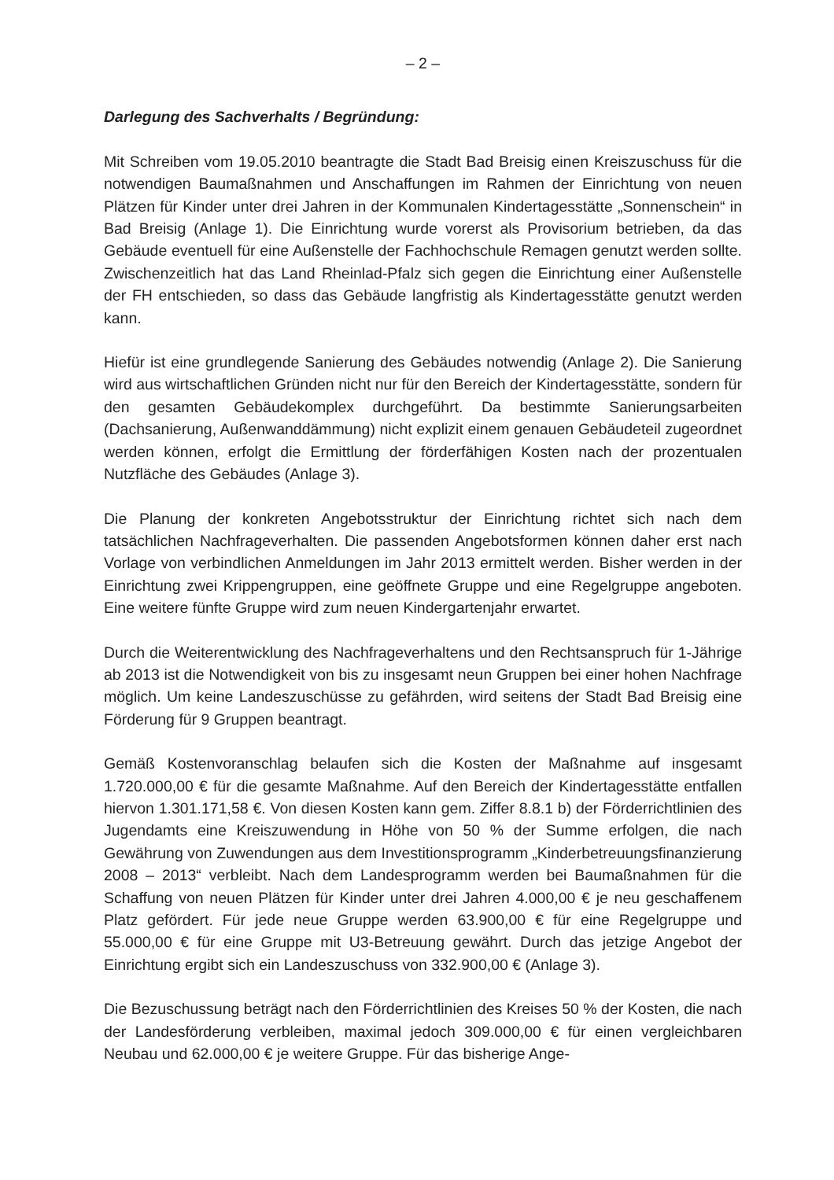– 2 –
Darlegung des Sachverhalts / Begründung:
Mit Schreiben vom 19.05.2010 beantragte die Stadt Bad Breisig einen Kreiszuschuss für die notwendigen Baumaßnahmen und Anschaffungen im Rahmen der Einrichtung von neuen Plätzen für Kinder unter drei Jahren in der Kommunalen Kindertagesstätte „Sonnenschein“ in Bad Breisig (Anlage 1). Die Einrichtung wurde vorerst als Provisorium betrieben, da das Gebäude eventuell für eine Außenstelle der Fachhochschule Remagen genutzt werden sollte. Zwischenzeitlich hat das Land Rheinlad-Pfalz sich gegen die Einrichtung einer Außenstelle der FH entschieden, so dass das Gebäude langfristig als Kindertagesstätte genutzt werden kann.
Hiefür ist eine grundlegende Sanierung des Gebäudes notwendig (Anlage 2). Die Sanierung wird aus wirtschaftlichen Gründen nicht nur für den Bereich der Kindertagesstätte, sondern für den gesamten Gebäudekomplex durchgeführt. Da bestimmte Sanierungsarbeiten (Dachsanierung, Außenwanddämmung) nicht explizit einem genauen Gebäudeteil zugeordnet werden können, erfolgt die Ermittlung der förderfähigen Kosten nach der prozentualen Nutzfläche des Gebäudes (Anlage 3).
Die Planung der konkreten Angebotsstruktur der Einrichtung richtet sich nach dem tatsächlichen Nachfrageverhalten. Die passenden Angebotsformen können daher erst nach Vorlage von verbindlichen Anmeldungen im Jahr 2013 ermittelt werden. Bisher werden in der Einrichtung zwei Krippengruppen, eine geöffnete Gruppe und eine Regelgruppe angeboten. Eine weitere fünfte Gruppe wird zum neuen Kindergartenjahr erwartet.
Durch die Weiterentwicklung des Nachfrageverhaltens und den Rechtsanspruch für 1-Jährige ab 2013 ist die Notwendigkeit von bis zu insgesamt neun Gruppen bei einer hohen Nachfrage möglich. Um keine Landeszuschüsse zu gefährden, wird seitens der Stadt Bad Breisig eine Förderung für 9 Gruppen beantragt.
Gemäß Kostenvoranschlag belaufen sich die Kosten der Maßnahme auf insgesamt 1.720.000,00 € für die gesamte Maßnahme. Auf den Bereich der Kindertagesstätte entfallen hiervon 1.301.171,58 €. Von diesen Kosten kann gem. Ziffer 8.8.1 b) der Förderrichtlinien des Jugendamts eine Kreiszuwendung in Höhe von 50 % der Summe erfolgen, die nach Gewährung von Zuwendungen aus dem Investitionsprogramm „Kinderbetreuungsfinanzierung 2008 – 2013“ verbleibt. Nach dem Landesprogramm werden bei Baumaßnahmen für die Schaffung von neuen Plätzen für Kinder unter drei Jahren 4.000,00 € je neu geschaffenem Platz gefördert. Für jede neue Gruppe werden 63.900,00 € für eine Regelgruppe und 55.000,00 € für eine Gruppe mit U3-Betreuung gewährt. Durch das jetzige Angebot der Einrichtung ergibt sich ein Landeszuschuss von 332.900,00 € (Anlage 3).
Die Bezuschussung beträgt nach den Förderrichtlinien des Kreises 50 % der Kosten, die nach der Landesförderung verbleiben, maximal jedoch 309.000,00 € für einen vergleichbaren Neubau und 62.000,00 € je weitere Gruppe. Für das bisherige Ange-